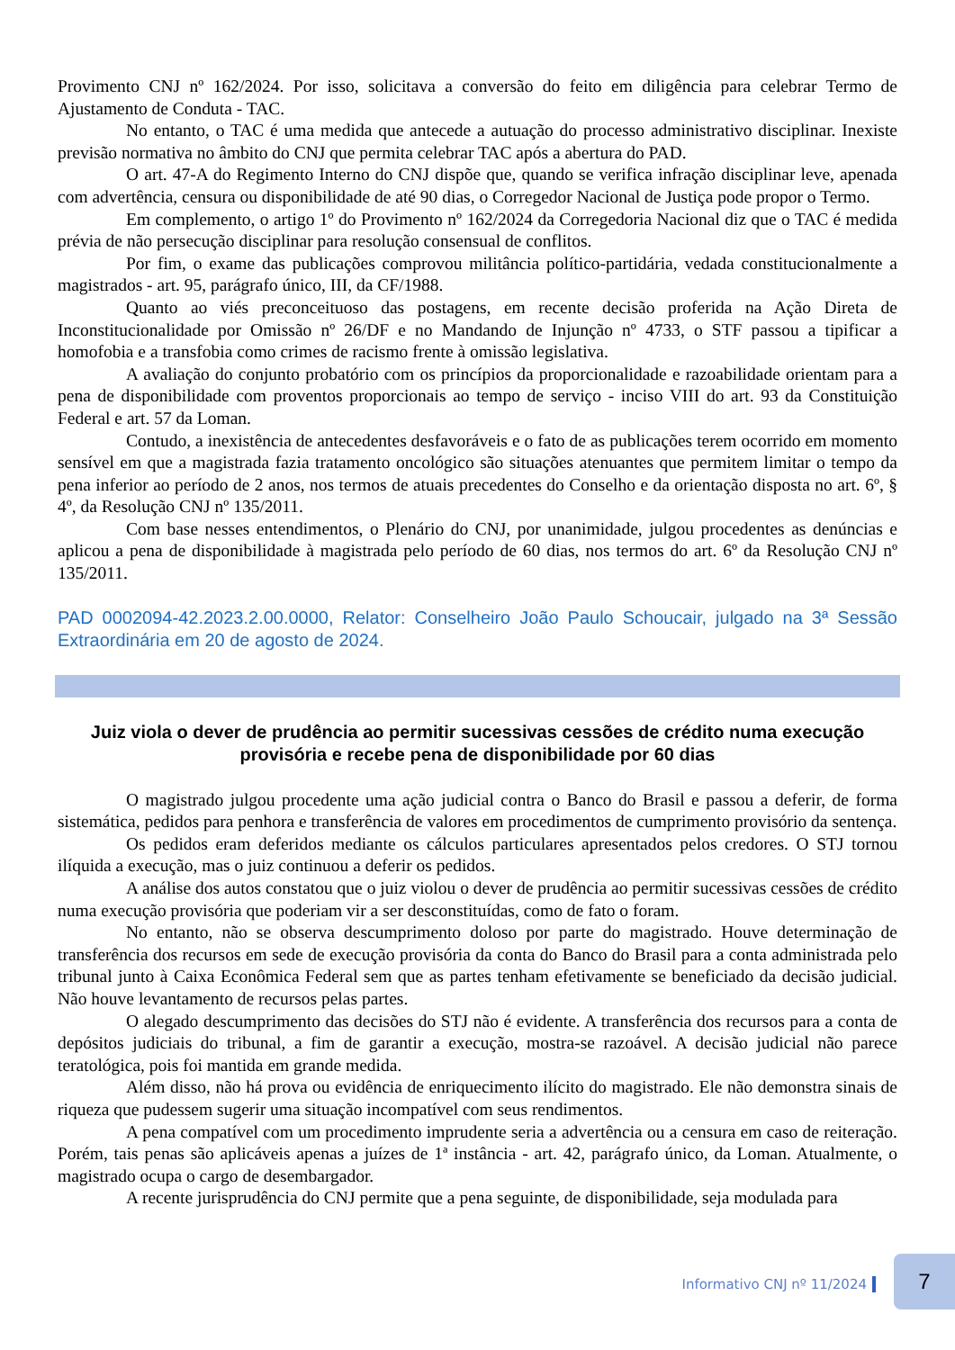Provimento CNJ nº 162/2024. Por isso, solicitava a conversão do feito em diligência para celebrar Termo de Ajustamento de Conduta - TAC.
No entanto, o TAC é uma medida que antecede a autuação do processo administrativo disciplinar. Inexiste previsão normativa no âmbito do CNJ que permita celebrar TAC após a abertura do PAD.
O art. 47-A do Regimento Interno do CNJ dispõe que, quando se verifica infração disciplinar leve, apenada com advertência, censura ou disponibilidade de até 90 dias, o Corregedor Nacional de Justiça pode propor o Termo.
Em complemento, o artigo 1º do Provimento nº 162/2024 da Corregedoria Nacional diz que o TAC é medida prévia de não persecução disciplinar para resolução consensual de conflitos.
Por fim, o exame das publicações comprovou militância político-partidária, vedada constitucionalmente a magistrados - art. 95, parágrafo único, III, da CF/1988.
Quanto ao viés preconceituoso das postagens, em recente decisão proferida na Ação Direta de Inconstitucionalidade por Omissão nº 26/DF e no Mandando de Injunção nº 4733, o STF passou a tipificar a homofobia e a transfobia como crimes de racismo frente à omissão legislativa.
A avaliação do conjunto probatório com os princípios da proporcionalidade e razoabilidade orientam para a pena de disponibilidade com proventos proporcionais ao tempo de serviço - inciso VIII do art. 93 da Constituição Federal e art. 57 da Loman.
Contudo, a inexistência de antecedentes desfavoráveis e o fato de as publicações terem ocorrido em momento sensível em que a magistrada fazia tratamento oncológico são situações atenuantes que permitem limitar o tempo da pena inferior ao período de 2 anos, nos termos de atuais precedentes do Conselho e da orientação disposta no art. 6º, § 4º, da Resolução CNJ nº 135/2011.
Com base nesses entendimentos, o Plenário do CNJ, por unanimidade, julgou procedentes as denúncias e aplicou a pena de disponibilidade à magistrada pelo período de 60 dias, nos termos do art. 6º da Resolução CNJ nº 135/2011.
PAD 0002094-42.2023.2.00.0000, Relator: Conselheiro João Paulo Schoucair, julgado na 3ª Sessão Extraordinária em 20 de agosto de 2024.
Juiz viola o dever de prudência ao permitir sucessivas cessões de crédito numa execução provisória e recebe pena de disponibilidade por 60 dias
O magistrado julgou procedente uma ação judicial contra o Banco do Brasil e passou a deferir, de forma sistemática, pedidos para penhora e transferência de valores em procedimentos de cumprimento provisório da sentença.
Os pedidos eram deferidos mediante os cálculos particulares apresentados pelos credores. O STJ tornou ilíquida a execução, mas o juiz continuou a deferir os pedidos.
A análise dos autos constatou que o juiz violou o dever de prudência ao permitir sucessivas cessões de crédito numa execução provisória que poderiam vir a ser desconstituídas, como de fato o foram.
No entanto, não se observa descumprimento doloso por parte do magistrado. Houve determinação de transferência dos recursos em sede de execução provisória da conta do Banco do Brasil para a conta administrada pelo tribunal junto à Caixa Econômica Federal sem que as partes tenham efetivamente se beneficiado da decisão judicial. Não houve levantamento de recursos pelas partes.
O alegado descumprimento das decisões do STJ não é evidente. A transferência dos recursos para a conta de depósitos judiciais do tribunal, a fim de garantir a execução, mostra-se razoável. A decisão judicial não parece teratológica, pois foi mantida em grande medida.
Além disso, não há prova ou evidência de enriquecimento ilícito do magistrado. Ele não demonstra sinais de riqueza que pudessem sugerir uma situação incompatível com seus rendimentos.
A pena compatível com um procedimento imprudente seria a advertência ou a censura em caso de reiteração. Porém, tais penas são aplicáveis apenas a juízes de 1ª instância - art. 42, parágrafo único, da Loman. Atualmente, o magistrado ocupa o cargo de desembargador.
A recente jurisprudência do CNJ permite que a pena seguinte, de disponibilidade, seja modulada para
Informativo CNJ nº 11/2024
7